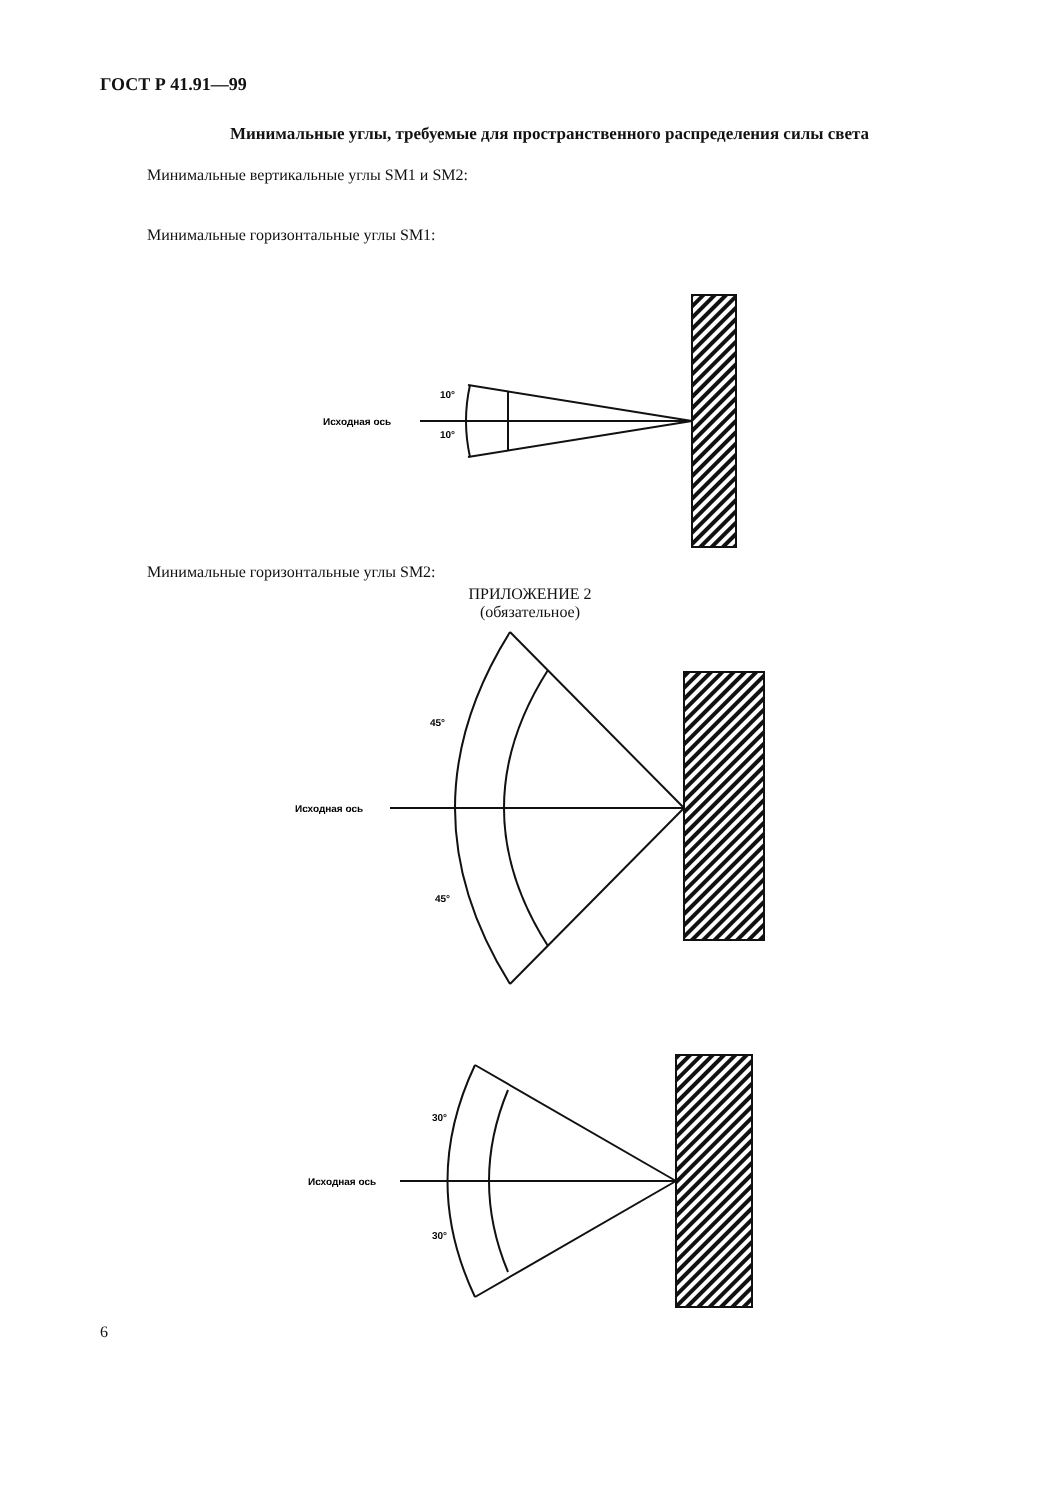ГОСТ Р 41.91—99
Минимальные углы, требуемые для пространственного распределения силы света
Минимальные вертикальные углы SM1 и SM2:
Минимальные горизонтальные углы SM1:
Минимальные горизонтальные углы SM2:
ПРИЛОЖЕНИЕ 2
(обязательное)
Исходная ось
10°
10°
Исходная ось
45°
45°
Исходная ось
30°
30°
6